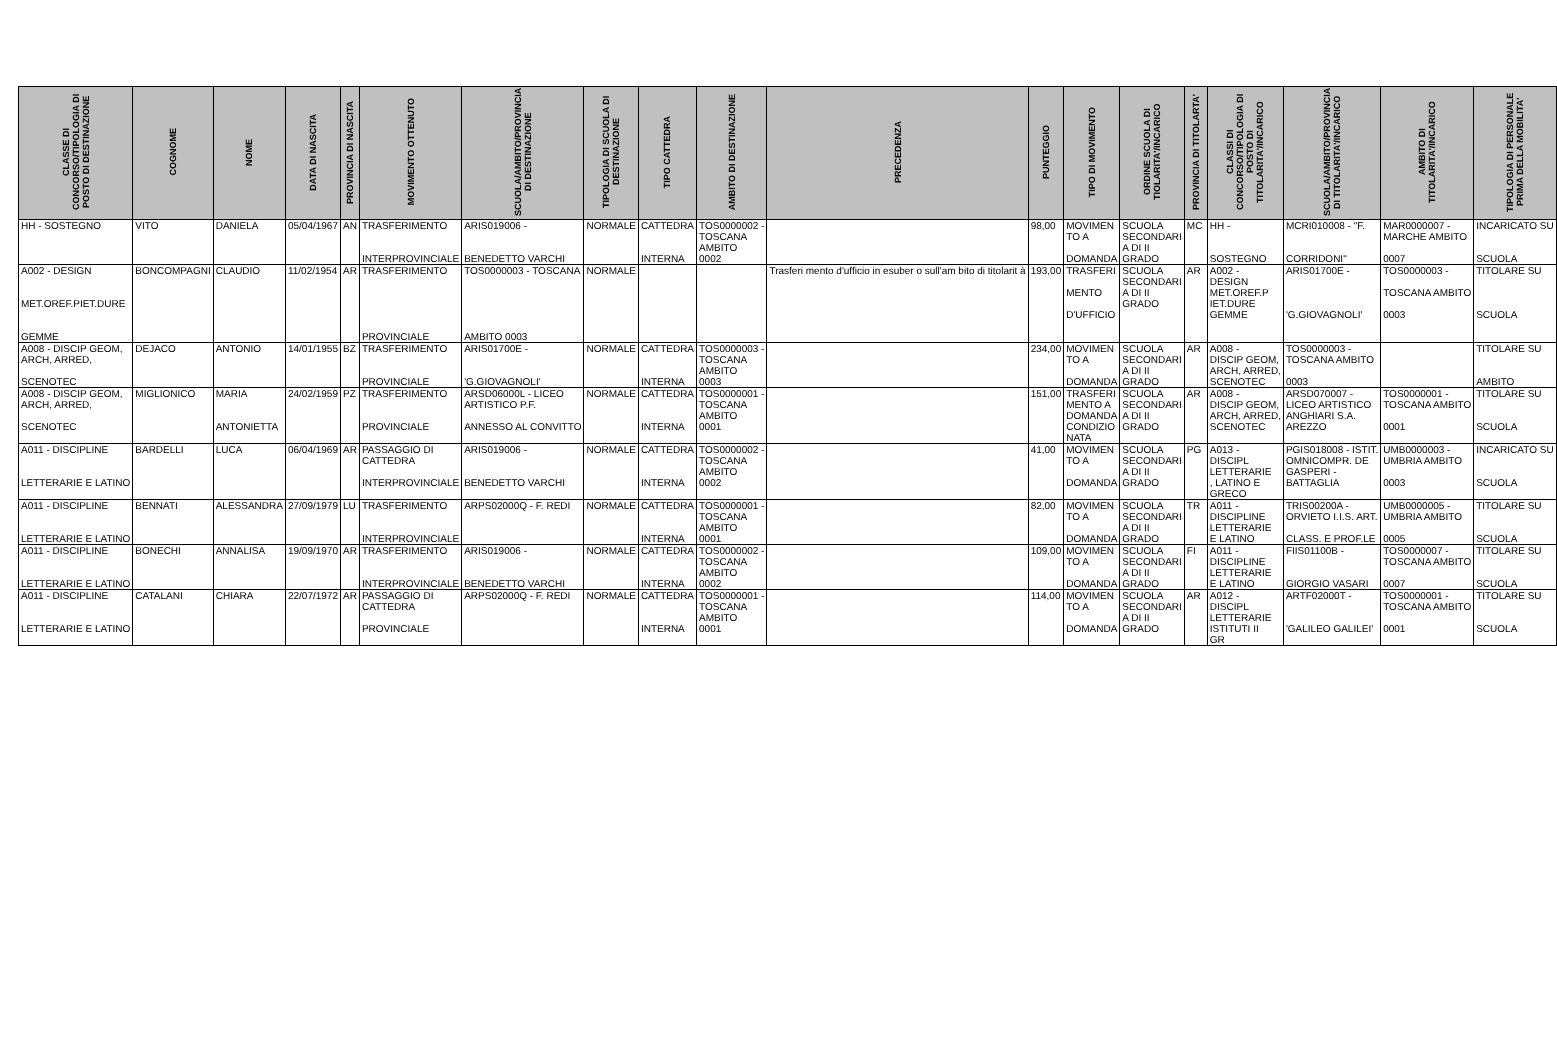| CLASSE DI CONCORSO/TIPOLOGIA DI POSTO DI DESTINAZIONE | COGNOME | NOME | DATA DI NASCITA | PROVINCIA DI NASCITA | MOVIMENTO OTTENUTO | SCUOLA/AMBITO/PROVINCIA DI DESTINAZIONE | TIPOLOGIA DI SCUOLA DI DESTINAZIONE | TIPO CATTEDRA | AMBITO DI DESTINAZIONE | PRECEDENZA | PUNTEGGIO | TIPO DI MOVIMENTO | ORDINE SCUOLA DI TIOLARITA'/INCARICO | PROVINCIA DI TITOLARTA' | CLASSI DI CONCORSO/TIPOLOGIA DI POSTO DI TITOLARITA'/INCARICO | SCUOLA/AMBITO/PROVINCIA DI TITOLARITA'/INCARICO | AMBITO DI TITOLARITA'/INCARICO | TIPOLOGIA DI PERSONALE PRIMA DELLA MOBILITA' |
| --- | --- | --- | --- | --- | --- | --- | --- | --- | --- | --- | --- | --- | --- | --- | --- | --- | --- | --- |
| HH - SOSTEGNO | VITO | DANIELA | 05/04/1967 | AN | TRASFERIMENTO INTERPROVINCIALE | ARIS019006 - BENEDETTO VARCHI | NORMALE | CATTEDRA INTERNA | TOS0000002 - TOSCANA AMBITO 0002 | | 98,00 | MOVIMEN TO A DOMANDA | SCUOLA SECONDARI A DI II GRADO | MC | HH - SOSTEGNO | MCRI010008 - "F. CORRIDONI" | MAR0000007 - MARCHE AMBITO 0007 | INCARICATO SU SCUOLA |
| A002 - DESIGN MET.OREF.PIET.DURE GEMME | BONCOMPAGNI | CLAUDIO | 11/02/1954 | AR | TRASFERIMENTO PROVINCIALE | TOS0000003 - TOSCANA AMBITO 0003 | NORMALE | | | Trasferi mento d'ufficio in esuber o sull'am bito di titolarit à | 193,00 | TRASFERI MENTO D'UFFICIO | SCUOLA SECONDARI A DI II GRADO | AR | A002 - DESIGN MET.OREF.P IET.DURE GEMME | ARIS01700E - 'G.GIOVAGNOLI' | TOS0000003 - TOSCANA AMBITO 0003 | TITOLARE SU SCUOLA |
| A008 - DISCIP GEOM, ARCH, ARRED, SCENOTEC | DEJACO | ANTONIO | 14/01/1955 | BZ | TRASFERIMENTO PROVINCIALE | ARIS01700E - 'G.GIOVAGNOLI' | NORMALE | CATTEDRA INTERNA | TOS0000003 - TOSCANA AMBITO 0003 | | 234,00 | MOVIMEN TO A DOMANDA | SCUOLA SECONDARI A DI II GRADO | AR | A008 - DISCIP GEOM, ARCH, ARRED, SCENOTEC | TOS0000003 - TOSCANA AMBITO 0003 | | TITOLARE SU AMBITO |
| A008 - DISCIP GEOM, ARCH, ARRED, SCENOTEC | MIGLIONICO | MARIA ANTONIETTA | 24/02/1959 | PZ | TRASFERIMENTO PROVINCIALE | ARSD06000L - LICEO ARTISTICO P.F. ANNESSO AL CONVITTO | NORMALE | CATTEDRA INTERNA | TOS0000001 - TOSCANA AMBITO 0001 | | 151,00 | TRASFERI MENTO A DOMANDA CONDIZIO NATA | SCUOLA SECONDARI A DI II GRADO | AR | A008 - DISCIP GEOM, ARCH, ARRED, SCENOTEC | ARSD070007 - LICEO ARTISTICO ANGHIARI S.A. AREZZO | TOS0000001 - TOSCANA AMBITO 0001 | TITOLARE SU SCUOLA |
| A011 - DISCIPLINE LETTERARIE E LATINO | BARDELLI | LUCA | 06/04/1969 | AR | PASSAGGIO DI CATTEDRA INTERPROVINCIALE | ARIS019006 - BENEDETTO VARCHI | NORMALE | CATTEDRA INTERNA | TOS0000002 - TOSCANA AMBITO 0002 | | 41,00 | MOVIMEN TO A DOMANDA | SCUOLA SECONDARI A DI II GRADO | PG | A013 - DISCIPL LETTERARIE , LATINO E GRECO | PGIS018008 - ISTIT. OMNICOMPR. DE GASPERI - BATTAGLIA | UMB0000003 - UMBRIA AMBITO 0003 | INCARICATO SU SCUOLA |
| A011 - DISCIPLINE LETTERARIE E LATINO | BENNATI | ALESSANDRA | 27/09/1979 | LU | TRASFERIMENTO INTERPROVINCIALE | ARPS02000Q - F. REDI | NORMALE | CATTEDRA INTERNA | TOS0000001 - TOSCANA AMBITO 0001 | | 82,00 | MOVIMEN TO A DOMANDA | SCUOLA SECONDARI A DI II GRADO | TR | A011 - DISCIPLINE LETTERARIE E LATINO | TRIS00200A - ORVIETO I.I.S. ART. CLASS. E PROF.LE | UMB0000005 - UMBRIA AMBITO 0005 | TITOLARE SU SCUOLA |
| A011 - DISCIPLINE LETTERARIE E LATINO | BONECHI | ANNALISA | 19/09/1970 | AR | TRASFERIMENTO INTERPROVINCIALE | ARIS019006 - BENEDETTO VARCHI | NORMALE | CATTEDRA INTERNA | TOS0000002 - TOSCANA AMBITO 0002 | | 109,00 | MOVIMEN TO A DOMANDA | SCUOLA SECONDARI A DI II GRADO | FI | A011 - DISCIPLINE LETTERARIE E LATINO | FIIS01100B - GIORGIO VASARI | TOS0000007 - TOSCANA AMBITO 0007 | TITOLARE SU SCUOLA |
| A011 - DISCIPLINE LETTERARIE E LATINO | CATALANI | CHIARA | 22/07/1972 | AR | PASSAGGIO DI CATTEDRA PROVINCIALE | ARPS02000Q - F. REDI | NORMALE | CATTEDRA INTERNA | TOS0000001 - TOSCANA AMBITO 0001 | | 114,00 | MOVIMEN TO A DOMANDA | SCUOLA SECONDARI A DI II GRADO | AR | A012 - DISCIPL LETTERARIE ISTITUTI II GR | ARTF02000T - 'GALILEO GALILEI' | TOS0000001 - TOSCANA AMBITO 0001 | TITOLARE SU SCUOLA |